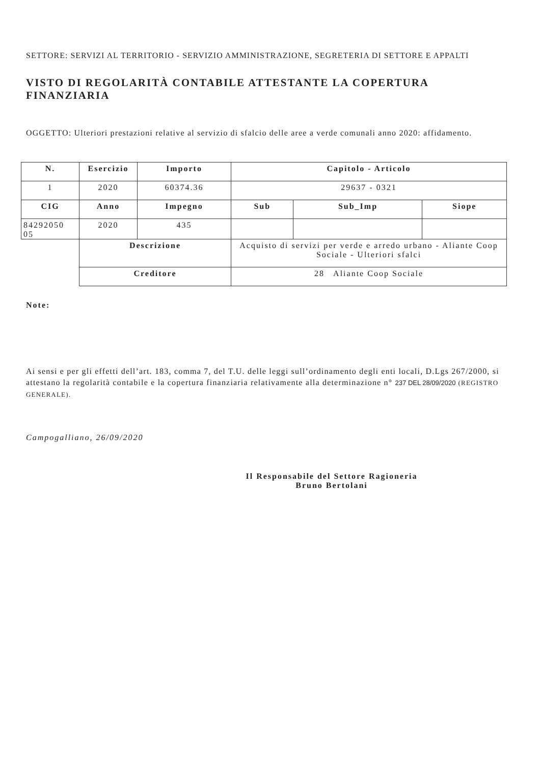SETTORE: SERVIZI AL TERRITORIO - SERVIZIO AMMINISTRAZIONE, SEGRETERIA DI SETTORE E APPALTI
VISTO DI REGOLARITÀ CONTABILE ATTESTANTE LA COPERTURA FINANZIARIA
OGGETTO: Ulteriori prestazioni relative al servizio di sfalcio delle aree a verde comunali anno 2020: affidamento.
| N. | Esercizio | Importo | Capitolo - Articolo | | |
| --- | --- | --- | --- | --- | --- |
| 1 | 2020 | 60374.36 | 29637 - 0321 | | |
| CIG | Anno | Impegno | Sub | Sub_Imp | Siope |
| 84292050 05 | 2020 | 435 | | | |
| | Descrizione | | Acquisto di servizi per verde e arredo urbano - Aliante Coop Sociale - Ulteriori sfalci | | |
| | Creditore | | 28 Aliante Coop Sociale | | |
Note:
Ai sensi e per gli effetti dell’art. 183, comma 7, del T.U. delle leggi sull’ordinamento degli enti locali, D.Lgs 267/2000, si attestano la regolarità contabile e la copertura finanziaria relativamente alla determinazione n° 237 DEL 28/09/2020 (REGISTRO GENERALE).
Campogalliano, 26/09/2020
Il Responsabile del Settore Ragioneria
Bruno Bertolani